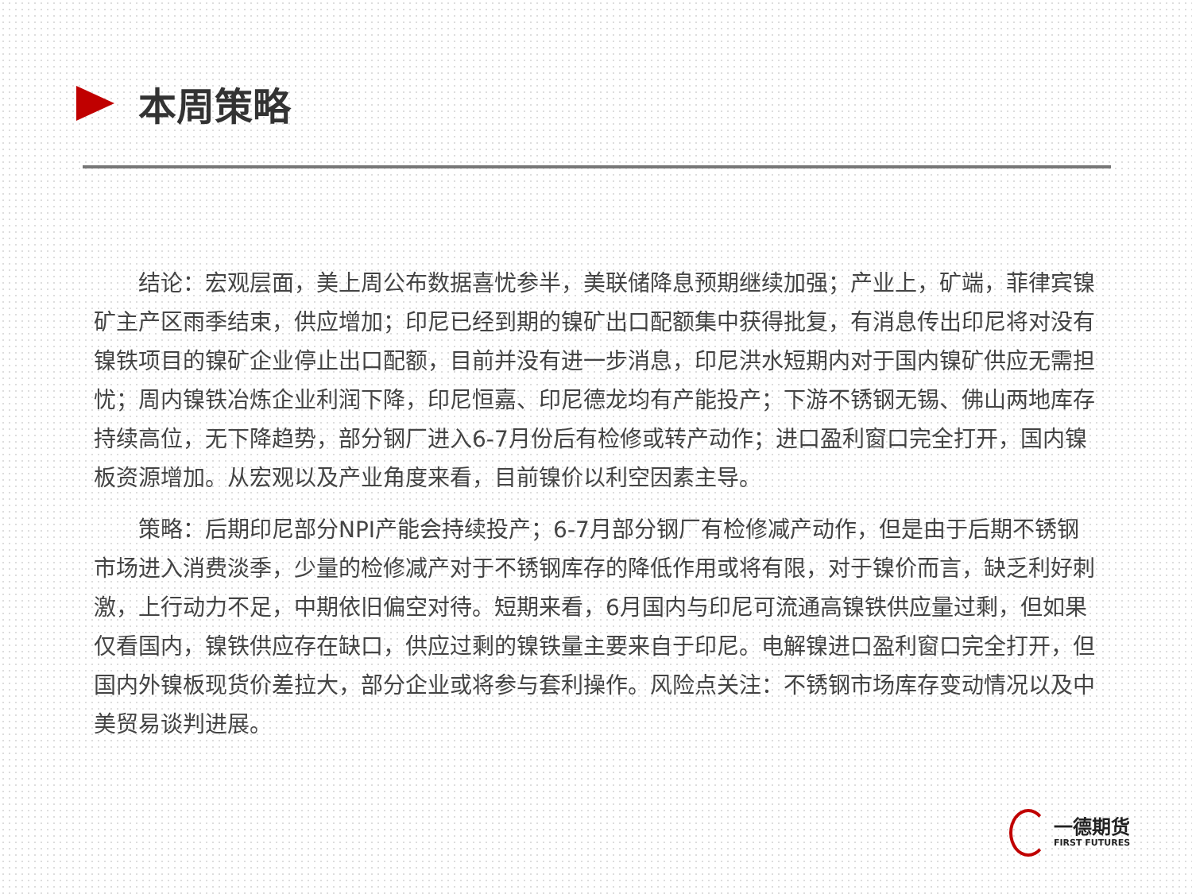本周策略
结论：宏观层面，美上周公布数据喜忧参半，美联储降息预期继续加强；产业上，矿端，菲律宾镍矿主产区雨季结束，供应增加；印尼已经到期的镍矿出口配额集中获得批复，有消息传出印尼将对没有镍铁项目的镍矿企业停止出口配额，目前并没有进一步消息，印尼洪水短期内对于国内镍矿供应无需担忧；周内镍铁冶炼企业利润下降，印尼恒嘉、印尼德龙均有产能投产；下游不锈钢无锡、佛山两地库存持续高位，无下降趋势，部分钢厂进入6-7月份后有检修或转产动作；进口盈利窗口完全打开，国内镍板资源增加。从宏观以及产业角度来看，目前镍价以利空因素主导。
策略：后期印尼部分NPI产能会持续投产；6-7月部分钢厂有检修减产动作，但是由于后期不锈钢市场进入消费淡季，少量的检修减产对于不锈钢库存的降低作用或将有限，对于镍价而言，缺乏利好刺激，上行动力不足，中期依旧偏空对待。短期来看，6月国内与印尼可流通高镍铁供应量过剩，但如果仅看国内，镍铁供应存在缺口，供应过剩的镍铁量主要来自于印尼。电解镍进口盈利窗口完全打开，但国内外镍板现货价差拉大，部分企业或将参与套利操作。风险点关注：不锈钢市场库存变动情况以及中美贸易谈判进展。
一德期货
FIRST FUTURES